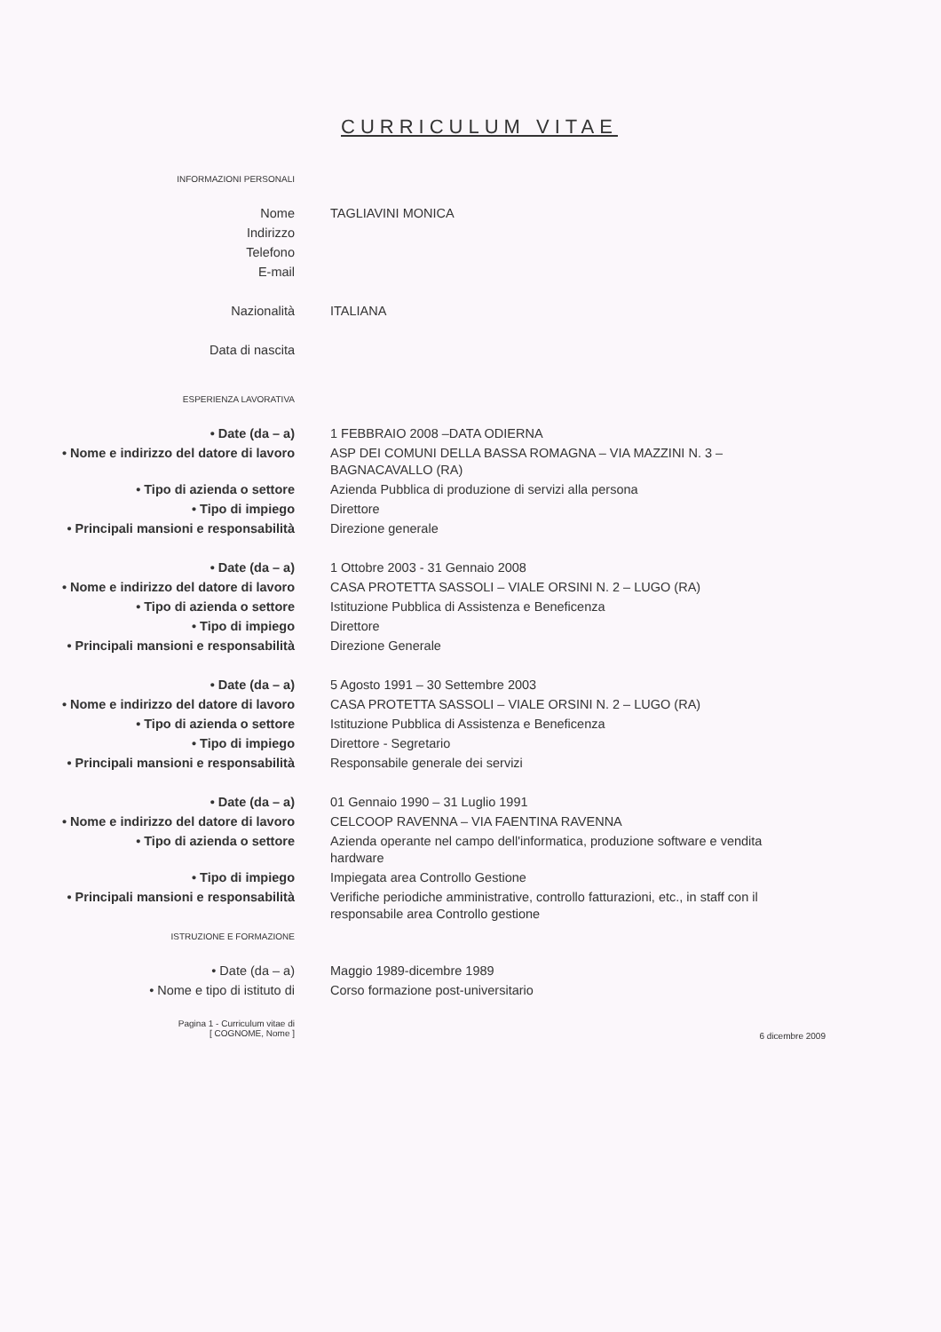CURRICULUM VITAE
INFORMAZIONI PERSONALI
Nome TAGLIAVINI MONICA
Indirizzo
Telefono
E-mail
Nazionalità ITALIANA
Data di nascita
ESPERIENZA LAVORATIVA
• Date (da – a) 1 FEBBRAIO 2008 –DATA ODIERNA
• Nome e indirizzo del datore di lavoro
ASP DEI COMUNI DELLA BASSA ROMAGNA – VIA MAZZINI N. 3 – BAGNACAVALLO (RA)
• Tipo di azienda o settore Azienda Pubblica di produzione di servizi alla persona
• Tipo di impiego Direttore
• Principali mansioni e responsabilità Direzione generale
• Date (da – a) 1 Ottobre 2003 - 31 Gennaio 2008
• Nome e indirizzo del datore di lavoro
CASA PROTETTA SASSOLI – VIALE ORSINI N. 2 – LUGO (RA)
• Tipo di azienda o settore Istituzione Pubblica di Assistenza e Beneficenza
• Tipo di impiego Direttore
• Principali mansioni e responsabilità Direzione Generale
• Date (da – a) 5 Agosto 1991 – 30 Settembre 2003
• Nome e indirizzo del datore di lavoro
CASA PROTETTA SASSOLI – VIALE ORSINI N. 2 – LUGO (RA)
• Tipo di azienda o settore Istituzione Pubblica di Assistenza e Beneficenza
• Tipo di impiego Direttore - Segretario
• Principali mansioni e responsabilità Responsabile generale dei servizi
• Date (da – a) 01 Gennaio 1990 – 31 Luglio 1991
• Nome e indirizzo del datore di lavoro
CELCOOP RAVENNA – VIA FAENTINA RAVENNA
• Tipo di azienda o settore Azienda operante nel campo dell'informatica, produzione software e vendita hardware
• Tipo di impiego Impiegata area Controllo Gestione
• Principali mansioni e responsabilità Verifiche periodiche amministrative, controllo fatturazioni, etc., in staff con il responsabile area Controllo gestione
ISTRUZIONE E FORMAZIONE
• Date (da – a) Maggio 1989-dicembre 1989
• Nome e tipo di istituto di Corso formazione post-universitario
Pagina 1 - Curriculum vitae di
[ COGNOME, Nome ]
6 dicembre 2009